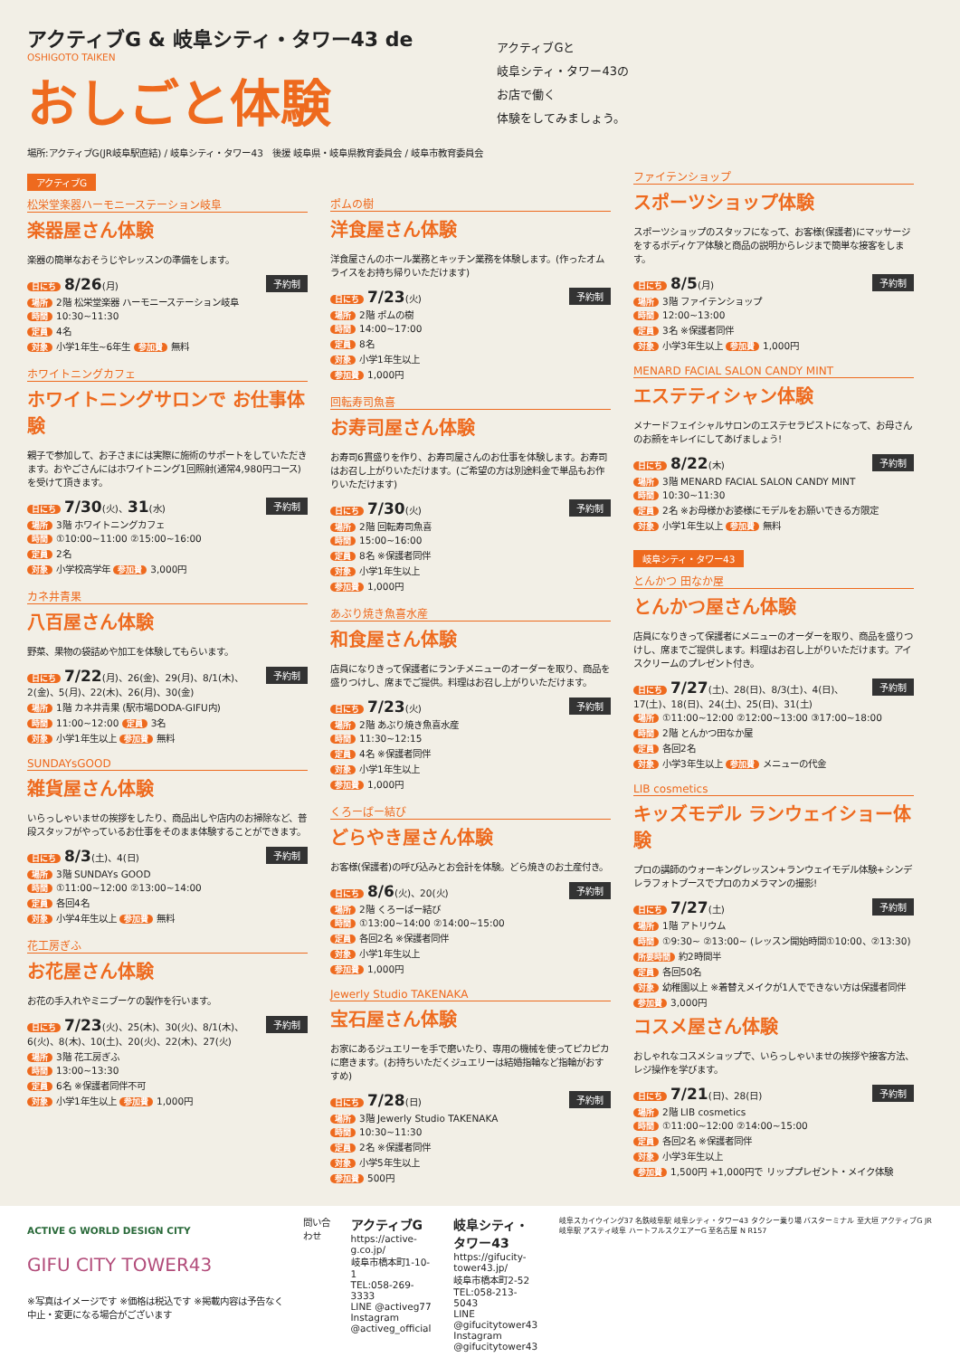アクティブG & 岐阜シティ・タワー43 de
OSHIGOTO TAIKEN
おしごと体験
場所:アクティブG(JR岐阜駅直結) / 岐阜シティ・タワー43　後援 岐阜県・岐阜県教育委員会 / 岐阜市教育委員会
アクティブGと
岐阜シティ・タワー43の
お店で働く
体験をしてみましょう。
アクティブG
松栄堂楽器ハーモニーステーション岐阜
楽器屋さん体験
楽器の簡単なおそうじやレッスンの準備をします。
予約制
日にち 8/26(月)
場所 2階 松栄堂楽器 ハーモニーステーション岐阜
時間 10:30~11:30
定員 4名
対象 小学1年生~6年生 参加費 無料
ホワイトニングカフェ
ホワイトニングサロンで お仕事体験
親子で参加して、お子さまには実際に施術のサポートをしていただきます。おやごさんにはホワイトニング1回照射(通常4,980円コース)を受けて頂きます。
予約制
日にち 7/30(火)、31(水)
場所 3階 ホワイトニングカフェ
時間 ①10:00~11:00 ②15:00~16:00
定員 2名
対象 小学校高学年 参加費 3,000円
カネ井青果
八百屋さん体験
野菜、果物の袋詰めや加工を体験してもらいます。
予約制
日にち 7/22(月)、26(金)、29(月)、8/1(木)、2(金)、5(月)、22(木)、26(月)、30(金)
場所 1階 カネ井青果 (駅市場DODA-GIFU内)
時間 11:00~12:00 定員 3名
対象 小学1年生以上 参加費 無料
SUNDAYsGOOD
雑貨屋さん体験
いらっしゃいませの挨拶をしたり、商品出しや店内のお掃除など、普段スタッフがやっているお仕事をそのまま体験することができます。
予約制
日にち 8/3(土)、4(日)
場所 3階 SUNDAYs GOOD
時間 ①11:00~12:00 ②13:00~14:00
定員 各回4名
対象 小学4年生以上 参加費 無料
花工房ぎふ
お花屋さん体験
お花の手入れやミニブーケの製作を行います。
予約制
日にち 7/23(火)、25(木)、30(火)、8/1(木)、6(火)、8(木)、10(土)、20(火)、22(木)、27(火)
場所 3階 花工房ぎふ
時間 13:00~13:30
定員 6名 ※保護者同伴不可
対象 小学1年生以上 参加費 1,000円
ポムの樹
洋食屋さん体験
洋食屋さんのホール業務とキッチン業務を体験します。(作ったオムライスをお持ち帰りいただけます)
予約制
日にち 7/23(火)
場所 2階 ポムの樹
時間 14:00~17:00
定員 8名
対象 小学1年生以上
参加費 1,000円
回転寿司魚喜
お寿司屋さん体験
お寿司6貫盛りを作り、お寿司屋さんのお仕事を体験します。お寿司はお召し上がりいただけます。(ご希望の方は別途料金で単品もお作りいただけます)
予約制
日にち 7/30(火)
場所 2階 回転寿司魚喜
時間 15:00~16:00
定員 8名 ※保護者同伴
対象 小学1年生以上
参加費 1,000円
あぶり焼き魚喜水産
和食屋さん体験
店員になりきって保護者にランチメニューのオーダーを取り、商品を盛りつけし、席までご提供。料理はお召し上がりいただけます。
予約制
日にち 7/23(火)
場所 2階 あぶり焼き魚喜水産
時間 11:30~12:15
定員 4名 ※保護者同伴
対象 小学1年生以上
参加費 1,000円
くろーばー結び
どらやき屋さん体験
お客様(保護者)の呼び込みとお会計を体験。どら焼きのお土産付き。
予約制
日にち 8/6(火)、20(火)
場所 2階 くろーばー結び
時間 ①13:00~14:00 ②14:00~15:00
定員 各回2名 ※保護者同伴
対象 小学1年生以上
参加費 1,000円
Jewerly Studio TAKENAKA
宝石屋さん体験
お家にあるジュエリーを手で磨いたり、専用の機械を使ってピカピカに磨きます。(お持ちいただくジュエリーは結婚指輪など指輪がおすすめ)
予約制
日にち 7/28(日)
場所 3階 Jewerly Studio TAKENAKA
時間 10:30~11:30
定員 2名 ※保護者同伴
対象 小学5年生以上
参加費 500円
ファイテンショップ
スポーツショップ体験
スポーツショップのスタッフになって、お客様(保護者)にマッサージをするボディケア体験と商品の説明からレジまで簡単な接客をします。
予約制
日にち 8/5(月)
場所 3階 ファイテンショップ
時間 12:00~13:00
定員 3名 ※保護者同伴
対象 小学3年生以上 参加費 1,000円
MENARD FACIAL SALON CANDY MINT
エステティシャン体験
メナードフェイシャルサロンのエステセラピストになって、お母さんのお顔をキレイにしてあげましょう!
予約制
日にち 8/22(木)
場所 3階 MENARD FACIAL SALON CANDY MINT
時間 10:30~11:30
定員 2名 ※お母様かお婆様にモデルをお願いできる方限定
対象 小学1年生以上 参加費 無料
岐阜シティ・タワー43
とんかつ 田なか屋
とんかつ屋さん体験
店員になりきって保護者にメニューのオーダーを取り、商品を盛りつけし、席までご提供します。料理はお召し上がりいただけます。アイスクリームのプレゼント付き。
予約制
日にち 7/27(土)、28(日)、8/3(土)、4(日)、17(土)、18(日)、24(土)、25(日)、31(土)
場所 ①11:00~12:00 ②12:00~13:00 ③17:00~18:00
時間 2階 とんかつ田なか屋
定員 各回2名
対象 小学3年生以上 参加費 メニューの代金
LIB cosmetics
キッズモデル ランウェイショー体験
プロの講師のウォーキングレッスン+ランウェイモデル体験+シンデレラフォトブースでプロのカメラマンの撮影!
予約制
日にち 7/27(土)
場所 1階 アトリウム
時間 ①9:30~ ②13:00~ (レッスン開始時間①10:00、②13:30)
所要時間 約2時間半
定員 各回50名
対象 幼稚園以上 ※着替えメイクが1人でできない方は保護者同伴
参加費 3,000円
コスメ屋さん体験
おしゃれなコスメショップで、いらっしゃいませの挨拶や接客方法、レジ操作を学びます。
予約制
日にち 7/21(日)、28(日)
場所 2階 LIB cosmetics
時間 ①11:00~12:00 ②14:00~15:00
定員 各回2名 ※保護者同伴
対象 小学3年生以上
参加費 1,500円 +1,000円で リッププレゼント・メイク体験
ACTIVE G WORLD DESIGN CITY
GIFU CITY TOWER43
※写真はイメージです ※価格は税込です ※掲載内容は予告なく中止・変更になる場合がございます
問い合わせ
アクティブG
https://active-g.co.jp/
岐阜市橋本町1-10-1
TEL:058-269-3333
LINE @activeg77
Instagram @activeg_official
岐阜シティ・タワー43
https://gifucity-tower43.jp/
岐阜市橋本町2-52
TEL:058-213-5043
LINE @gifucitytower43
Instagram @gifucitytower43
岐阜スカイウイング37 名鉄岐阜駅 岐阜シティ・タワー43 タクシー乗り場 バスターミナル 至大垣 アクティブG JR岐阜駅 アスティ岐阜 ハートフルスクエアーG 至名古屋 N R157